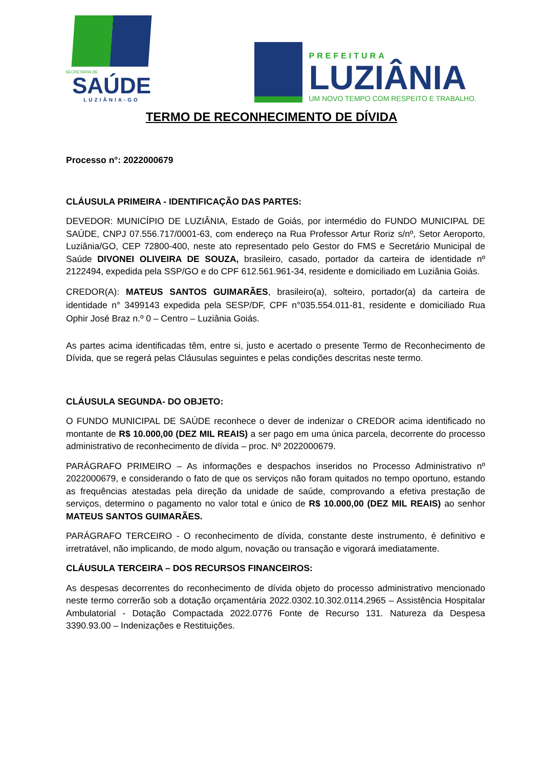SECRETARIA DE
SAÚDE
LUZIÂNIA-GO
PREFEITURA
LUZIÂNIA
UM NOVO TEMPO COM RESPEITO E TRABALHO.
TERMO DE RECONHECIMENTO DE DÍVIDA
Processo n°: 2022000679
CLÁUSULA PRIMEIRA - IDENTIFICAÇÃO DAS PARTES:
DEVEDOR: MUNICÍPIO DE LUZIÂNIA, Estado de Goiás, por intermédio do FUNDO MUNICIPAL DE SAÚDE, CNPJ 07.556.717/0001-63, com endereço na Rua Professor Artur Roriz s/nº, Setor Aeroporto, Luziânia/GO, CEP 72800-400, neste ato representado pelo Gestor do FMS e Secretário Municipal de Saúde DIVONEI OLIVEIRA DE SOUZA, brasileiro, casado, portador da carteira de identidade nº 2122494, expedida pela SSP/GO e do CPF 612.561.961-34, residente e domiciliado em Luziânia Goiás.
CREDOR(A): MATEUS SANTOS GUIMARÃES, brasileiro(a), solteiro, portador(a) da carteira de identidade n° 3499143 expedida pela SESP/DF, CPF n°035.554.011-81, residente e domiciliado Rua Ophir José Braz n.º 0 – Centro – Luziânia Goiás.
As partes acima identificadas têm, entre si, justo e acertado o presente Termo de Reconhecimento de Dívida, que se regerá pelas Cláusulas seguintes e pelas condições descritas neste termo.
CLÁUSULA SEGUNDA- DO OBJETO:
O FUNDO MUNICIPAL DE SAÚDE reconhece o dever de indenizar o CREDOR acima identificado no montante de R$ 10.000,00 (DEZ MIL REAIS) a ser pago em uma única parcela, decorrente do processo administrativo de reconhecimento de dívida – proc. Nº 2022000679.
PARÁGRAFO PRIMEIRO – As informações e despachos inseridos no Processo Administrativo nº 2022000679, e considerando o fato de que os serviços não foram quitados no tempo oportuno, estando as frequências atestadas pela direção da unidade de saúde, comprovando a efetiva prestação de serviços, determino o pagamento no valor total e único de R$ 10.000,00 (DEZ MIL REAIS) ao senhor MATEUS SANTOS GUIMARÃES.
PARÁGRAFO TERCEIRO - O reconhecimento de dívida, constante deste instrumento, é definitivo e irretratável, não implicando, de modo algum, novação ou transação e vigorará imediatamente.
CLÁUSULA TERCEIRA – DOS RECURSOS FINANCEIROS:
As despesas decorrentes do reconhecimento de dívida objeto do processo administrativo mencionado neste termo correrão sob a dotação orçamentária 2022.0302.10.302.0114.2965 – Assistência Hospitalar Ambulatorial - Dotação Compactada 2022.0776 Fonte de Recurso 131. Natureza da Despesa 3390.93.00 – Indenizações e Restituições.